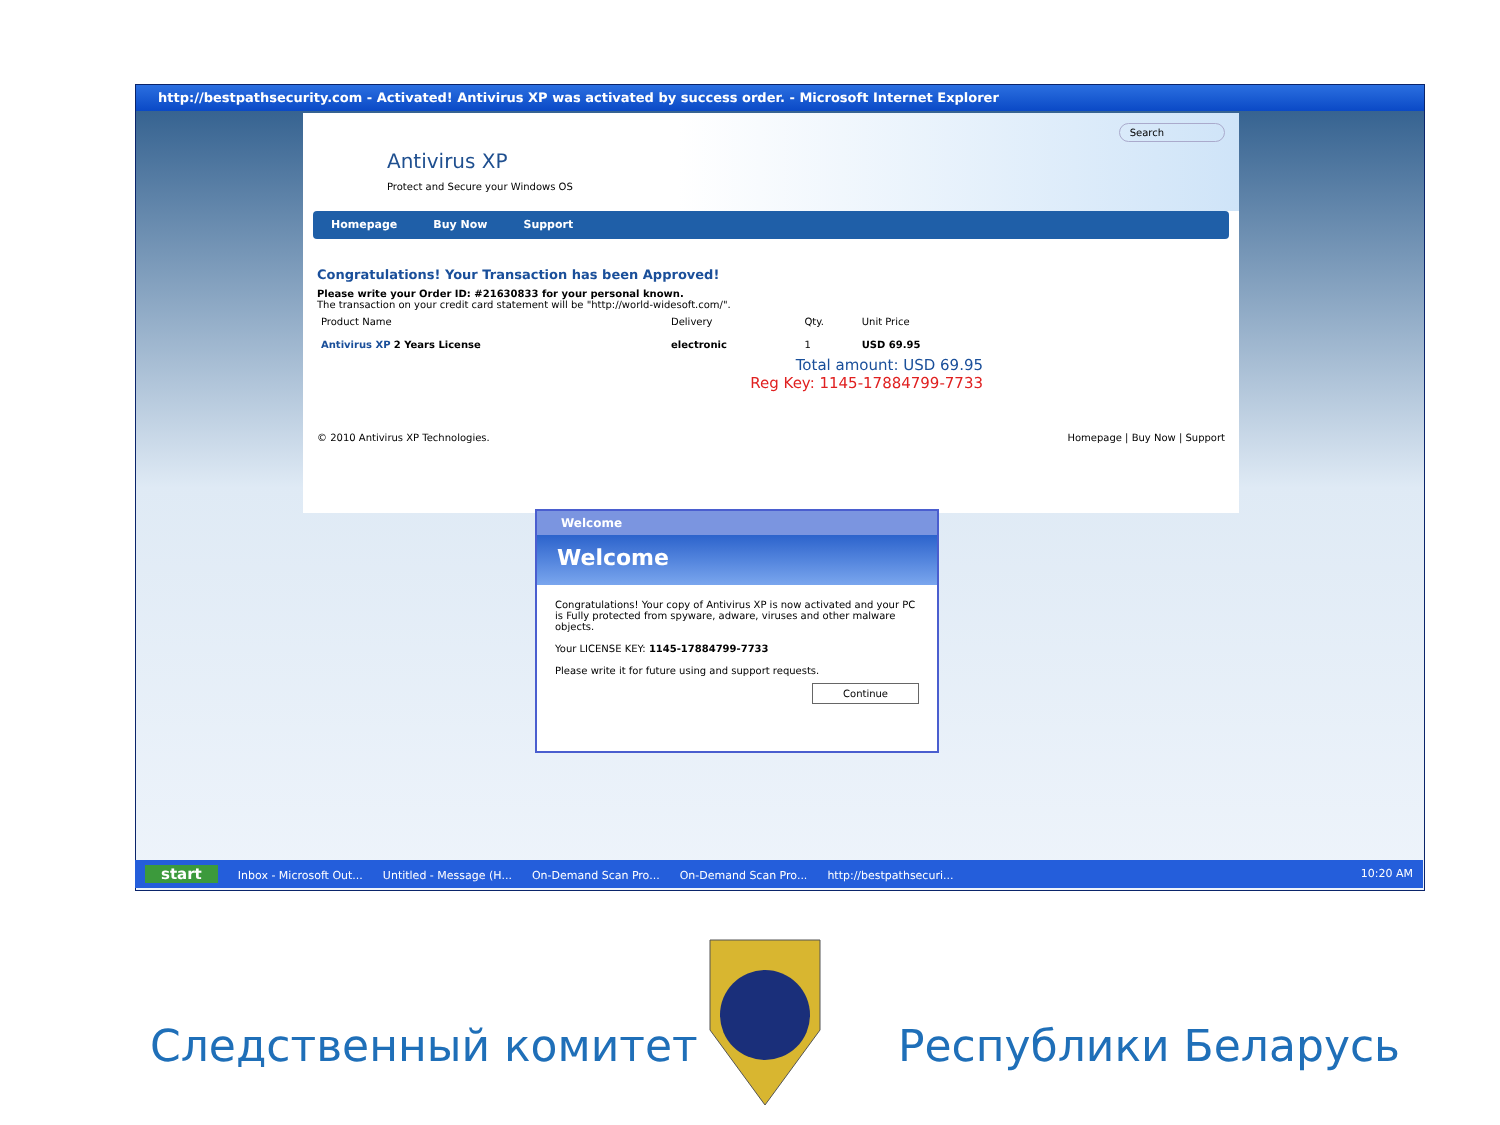http://bestpathsecurity.com - Activated! Antivirus XP was activated by success order. - Microsoft Internet Explorer
Antivirus XP
Protect and Secure your Windows OS
Search
Homepage Buy Now Support
Congratulations! Your Transaction has been Approved!
Please write your Order ID: #21630833 for your personal known.
The transaction on your credit card statement will be "http://world-widesoft.com/".
| Product Name | Delivery | Qty. | Unit Price |
| Antivirus XP 2 Years License | electronic | 1 | USD 69.95 |
Total amount: USD 69.95
Reg Key: 1145-17884799-7733
© 2010 Antivirus XP Technologies. Homepage | Buy Now | Support
Welcome
Welcome
Congratulations! Your copy of Antivirus XP is now activated and your PC is Fully protected from spyware, adware, viruses and other malware objects.
Your LICENSE KEY: 1145-17884799-7733
Please write it for future using and support requests.
Continue
start Inbox - Microsoft Out... Untitled - Message (H... On-Demand Scan Pro... On-Demand Scan Pro... http://bestpathsecuri... 10:20 AM
Следственный комитет Республики Беларусь